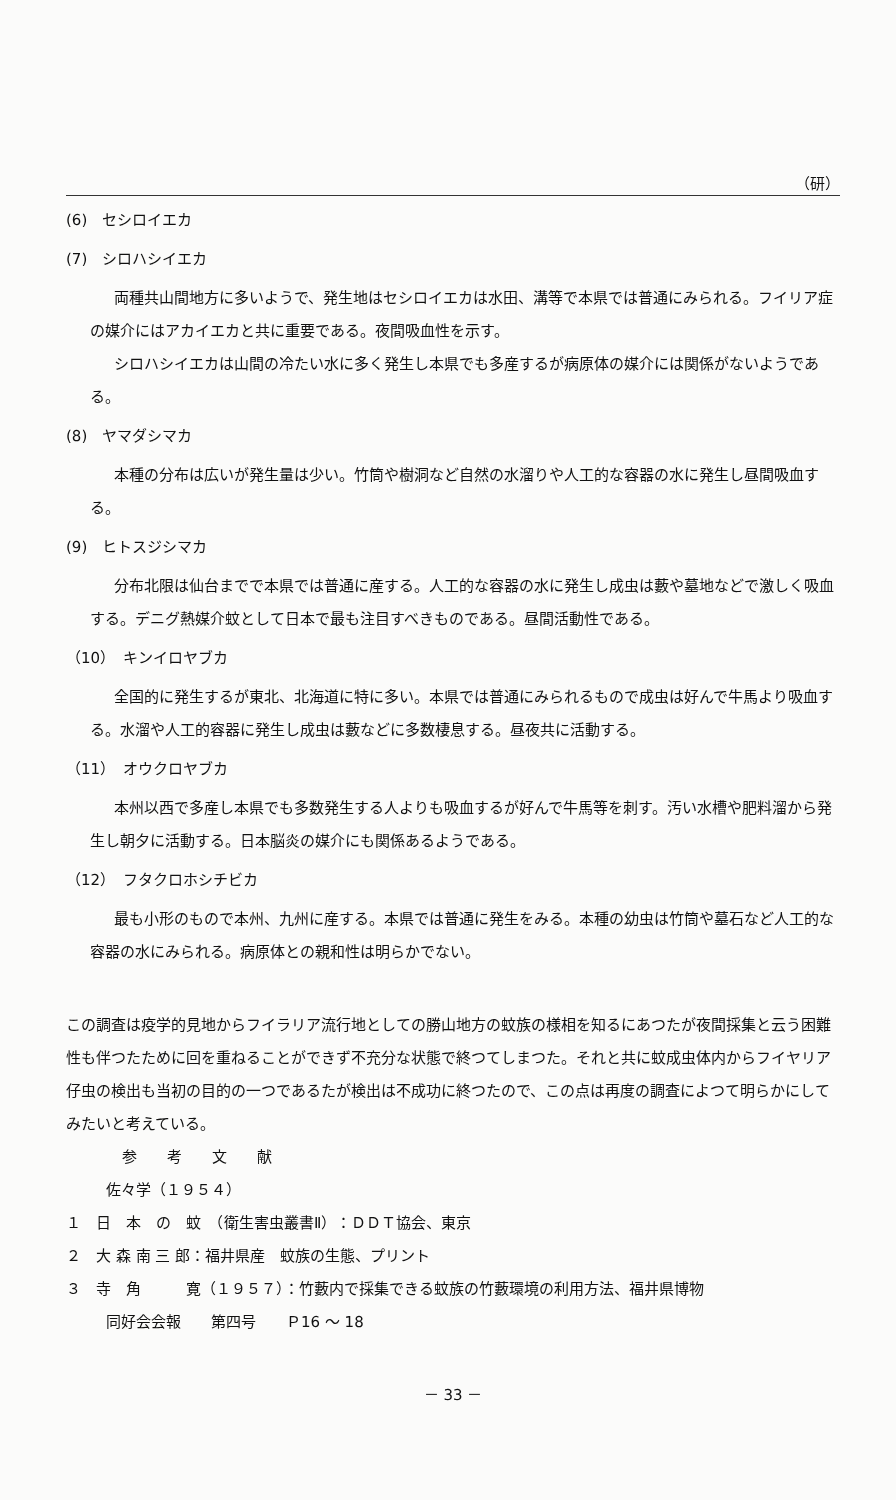（研）
(6)　セシロイエカ
(7)　シロハシイエカ
両種共山間地方に多いようで、発生地はセシロイエカは水田、溝等で本県では普通にみられる。フイリア症の媒介にはアカイエカと共に重要である。夜間吸血性を示す。
シロハシイエカは山間の冷たい水に多く発生し本県でも多産するが病原体の媒介には関係がないようである。
(8)　ヤマダシマカ
本種の分布は広いが発生量は少い。竹筒や樹洞など自然の水溜りや人工的な容器の水に発生し昼間吸血する。
(9)　ヒトスジシマカ
分布北限は仙台までで本県では普通に産する。人工的な容器の水に発生し成虫は藪や墓地などで激しく吸血する。デニグ熱媒介蚊として日本で最も注目すべきものである。昼間活動性である。
（10）　キンイロヤブカ
全国的に発生するが東北、北海道に特に多い。本県では普通にみられるもので成虫は好んで牛馬より吸血する。水溜や人工的容器に発生し成虫は藪などに多数棲息する。昼夜共に活動する。
（11）　オウクロヤブカ
本州以西で多産し本県でも多数発生する人よりも吸血するが好んで牛馬等を刺す。汚い水槽や肥料溜から発生し朝夕に活動する。日本脳炎の媒介にも関係あるようである。
（12）　フタクロホシチビカ
最も小形のもので本州、九州に産する。本県では普通に発生をみる。本種の幼虫は竹筒や墓石など人工的な容器の水にみられる。病原体との親和性は明らかでない。
この調査は疫学的見地からフイラリア流行地としての勝山地方の蚊族の様相を知るにあつたが夜間採集と云う困難性も伴つたために回を重ねることができず不充分な状態で終つてしまつた。それと共に蚊成虫体内からフイヤリア仔虫の検出も当初の目的の一つであるたが検出は不成功に終つたので、この点は再度の調査によつて明らかにしてみたいと考えている。
参　　考　　文　　献
佐々学（１９５４）
１　日　本　の　蚊　（衛生害虫叢書Ⅱ）：ＤＤＴ協会、東京
２　大 森 南 三 郎：福井県産　蚊族の生態、プリント
３　寺　角　　　寛（１９５７）：竹藪内で採集できる蚊族の竹藪環境の利用方法、福井県博物
同好会会報　　第四号　　Ｐ16 ～ 18
－ 33 －